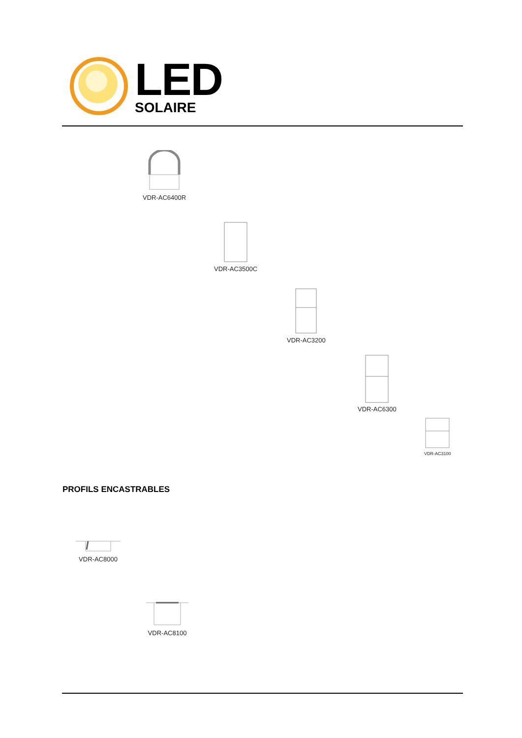LED
SOLAIRE
VDR-AC6400R
VDR-AC3500C
VDR-AC3200
VDR-AC6300
VDR-AC3100
PROFILS ENCASTRABLES
VDR-AC8000
VDR-AC8100